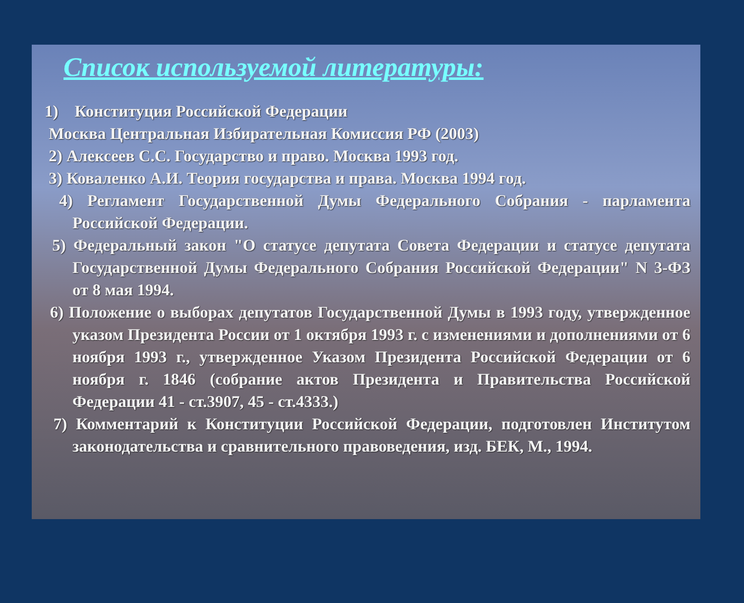Список используемой литературы:
1) Конституция Российской Федерации
Москва Центральная Избирательная Комиссия РФ (2003)
2) Алексеев С.С. Государство и право. Москва 1993 год.
3) Коваленко А.И. Теория государства и права. Москва 1994 год.
4) Регламент Государственной Думы Федерального Собрания - парламента Российской Федерации.
5) Федеральный закон "О статусе депутата Совета Федерации и статусе депутата Государственной Думы Федерального Собрания Российской Федерации" N 3-ФЗ от 8 мая 1994.
6) Положение о выборах депутатов Государственной Думы в 1993 году, утвержденное указом Президента России от 1 октября 1993 г. с изменениями и дополнениями от 6 ноября 1993 г., утвержденное Указом Президента Российской Федерации от 6 ноября г. 1846 (собрание актов Президента и Правительства Российской Федерации 41 - ст.3907, 45 - ст.4333.)
7) Комментарий к Конституции Российской Федерации, подготовлен Институтом законодательства и сравнительного правоведения, изд. БЕК, М., 1994.